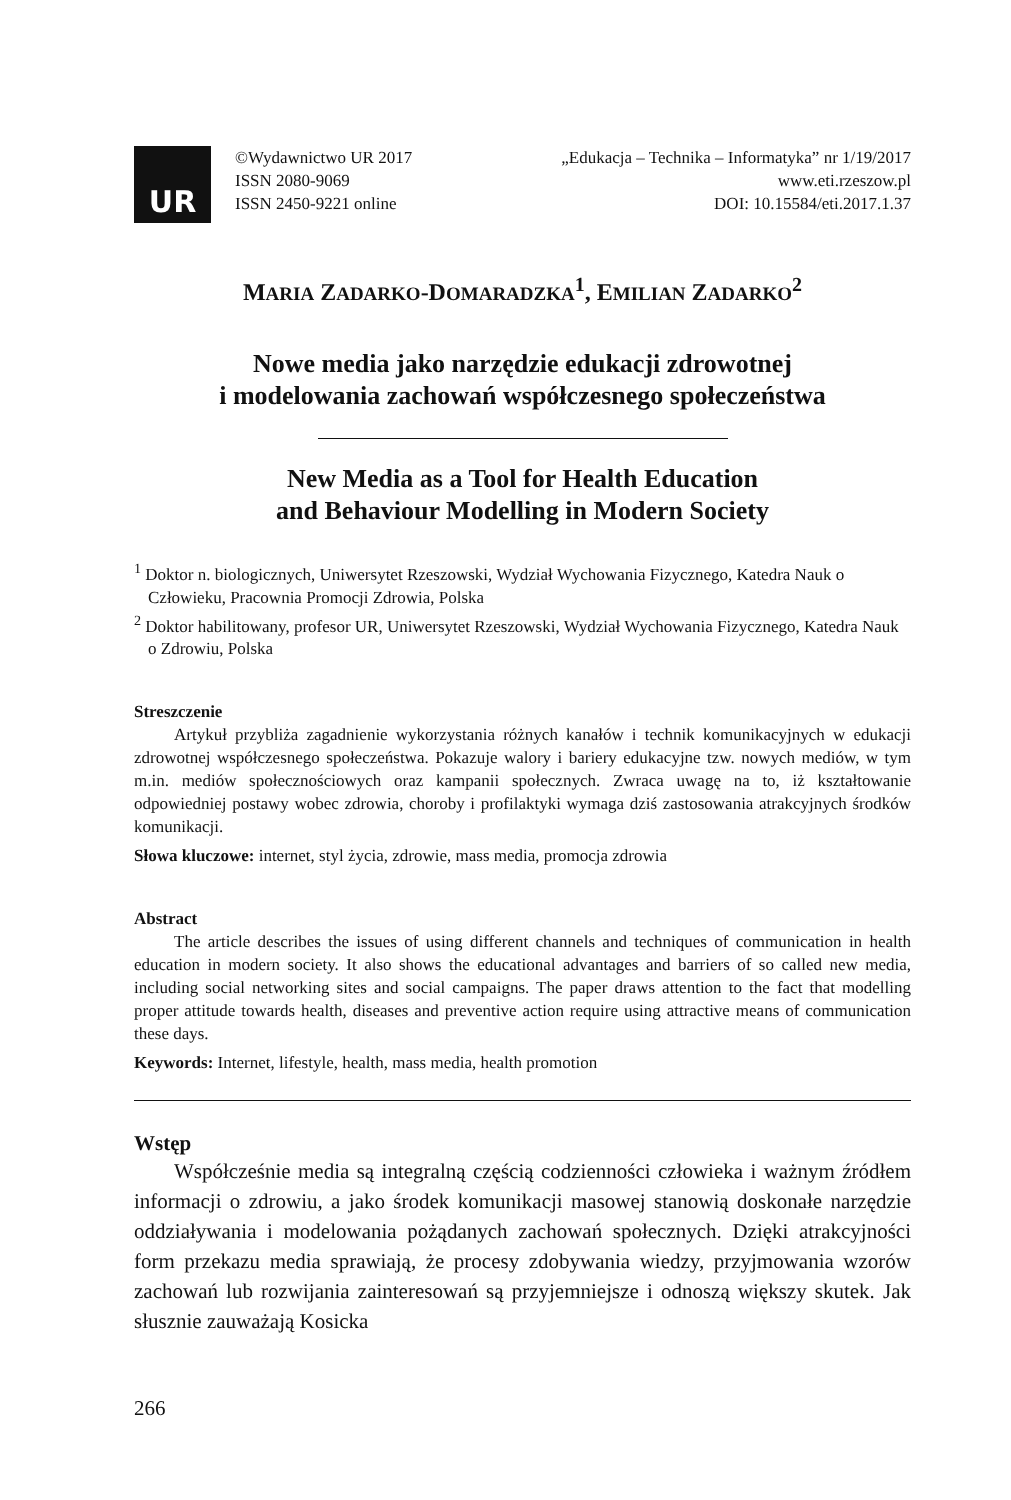UR
©Wydawnictwo UR 2017
ISSN 2080-9069
ISSN 2450-9221 online
„Edukacja – Technika – Informatyka” nr 1/19/2017
www.eti.rzeszow.pl
DOI: 10.15584/eti.2017.1.37
MARIA ZADARKO-DOMARADZKA<sup>1</sup>, EMILIAN ZADARKO<sup>2</sup>
Nowe media jako narzędzie edukacji zdrowotnej
i modelowania zachowań współczesnego społeczeństwa
New Media as a Tool for Health Education
and Behaviour Modelling in Modern Society
<sup>1</sup> Doktor n. biologicznych, Uniwersytet Rzeszowski, Wydział Wychowania Fizycznego, Katedra Nauk o Człowieku, Pracownia Promocji Zdrowia, Polska
<sup>2</sup> Doktor habilitowany, profesor UR, Uniwersytet Rzeszowski, Wydział Wychowania Fizycznego, Katedra Nauk o Zdrowiu, Polska
Streszczenie
Artykuł przybliża zagadnienie wykorzystania różnych kanałów i technik komunikacyjnych w edukacji zdrowotnej współczesnego społeczeństwa. Pokazuje walory i bariery edukacyjne tzw. nowych mediów, w tym m.in. mediów społecznościowych oraz kampanii społecznych. Zwraca uwagę na to, iż kształtowanie odpowiedniej postawy wobec zdrowia, choroby i profilaktyki wymaga dziś zastosowania atrakcyjnych środków komunikacji.
Słowa kluczowe: internet, styl życia, zdrowie, mass media, promocja zdrowia
Abstract
The article describes the issues of using different channels and techniques of communication in health education in modern society. It also shows the educational advantages and barriers of so called new media, including social networking sites and social campaigns. The paper draws attention to the fact that modelling proper attitude towards health, diseases and preventive action require using attractive means of communication these days.
Keywords: Internet, lifestyle, health, mass media, health promotion
Wstęp
Współcześnie media są integralną częścią codzienności człowieka i ważnym źródłem informacji o zdrowiu, a jako środek komunikacji masowej stanowią doskonałe narzędzie oddziaływania i modelowania pożądanych zachowań społecznych. Dzięki atrakcyjności form przekazu media sprawiają, że procesy zdobywania wiedzy, przyjmowania wzorów zachowań lub rozwijania zainteresowań są przyjemniejsze i odnoszą większy skutek. Jak słusznie zauważają Kosicka
266